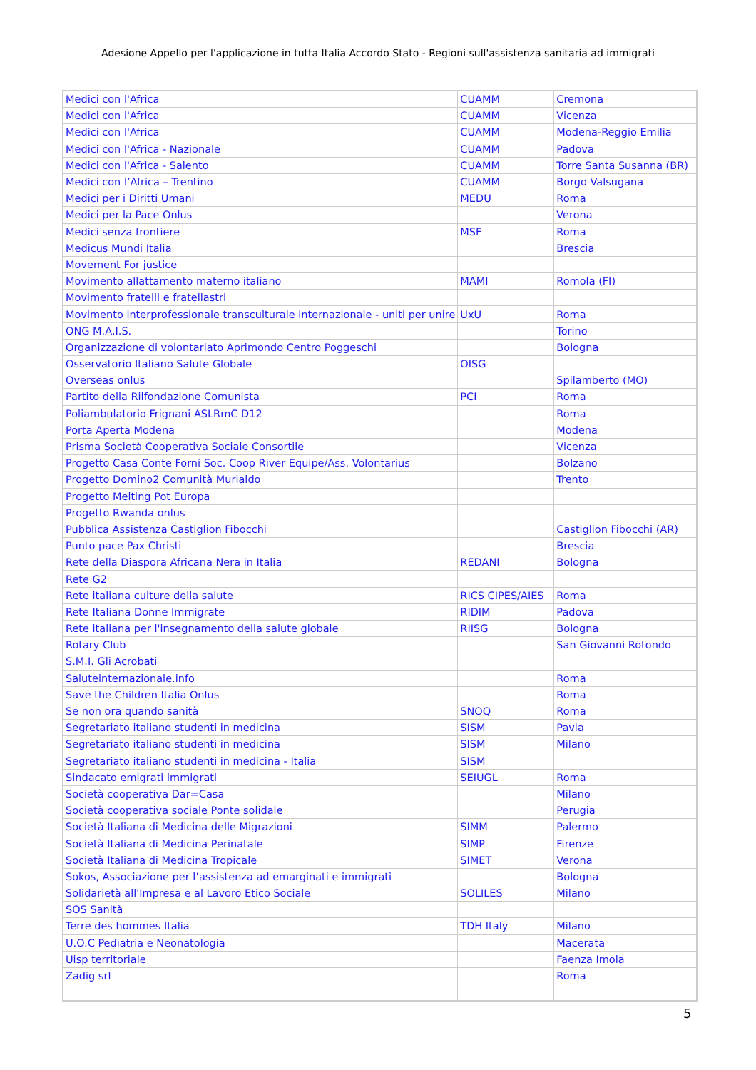Adesione Appello per l'applicazione in tutta Italia Accordo Stato - Regioni sull'assistenza sanitaria ad immigrati
| Medici con l'Africa | CUAMM | Cremona |
| Medici con l'Africa | CUAMM | Vicenza |
| Medici con l'Africa | CUAMM | Modena-Reggio Emilia |
| Medici con l'Africa - Nazionale | CUAMM | Padova |
| Medici con l'Africa - Salento | CUAMM | Torre Santa Susanna (BR) |
| Medici con l’Africa – Trentino | CUAMM | Borgo Valsugana |
| Medici per i Diritti Umani | MEDU | Roma |
| Medici per la Pace Onlus | | Verona |
| Medici senza frontiere | MSF | Roma |
| Medicus Mundi Italia | | Brescia |
| Movement For justice | | |
| Movimento allattamento materno italiano | MAMI | Romola (FI) |
| Movimento fratelli e fratellastri | | |
| Movimento interprofessionale transculturale internazionale - uniti per unire | UxU | Roma |
| ONG M.A.I.S. | | Torino |
| Organizzazione di volontariato Aprimondo Centro Poggeschi | | Bologna |
| Osservatorio Italiano Salute Globale | OISG | |
| Overseas onlus | | Spilamberto (MO) |
| Partito della Rilfondazione Comunista | PCI | Roma |
| Poliambulatorio Frignani ASLRmC D12 | | Roma |
| Porta Aperta Modena | | Modena |
| Prisma Società Cooperativa Sociale Consortile | | Vicenza |
| Progetto Casa Conte Forni Soc. Coop River Equipe/Ass. Volontarius | | Bolzano |
| Progetto Domino2 Comunità Murialdo | | Trento |
| Progetto Melting Pot Europa | | |
| Progetto Rwanda onlus | | |
| Pubblica Assistenza Castiglion Fibocchi | | Castiglion Fibocchi (AR) |
| Punto pace Pax Christi | | Brescia |
| Rete della Diaspora Africana Nera in Italia | REDANI | Bologna |
| Rete G2 | | |
| Rete italiana culture della salute | RICS CIPES/AIES | Roma |
| Rete Italiana Donne Immigrate | RIDIM | Padova |
| Rete italiana per l'insegnamento della salute globale | RIISG | Bologna |
| Rotary Club | | San Giovanni Rotondo |
| S.M.I. Gli Acrobati | | |
| Saluteinternazionale.info | | Roma |
| Save the Children Italia Onlus | | Roma |
| Se non ora quando sanità | SNOQ | Roma |
| Segretariato italiano studenti in medicina | SISM | Pavia |
| Segretariato italiano studenti in medicina | SISM | Milano |
| Segretariato italiano studenti in medicina - Italia | SISM | |
| Sindacato emigrati immigrati | SEIUGL | Roma |
| Società cooperativa Dar=Casa | | Milano |
| Società cooperativa sociale Ponte solidale | | Perugia |
| Società Italiana di Medicina delle Migrazioni | SIMM | Palermo |
| Società Italiana di Medicina Perinatale | SIMP | Firenze |
| Società Italiana di Medicina Tropicale | SIMET | Verona |
| Sokos, Associazione per l’assistenza ad emarginati e immigrati | | Bologna |
| Solidarietà all'Impresa e al Lavoro Etico Sociale | SOLILES | Milano |
| SOS Sanità | | |
| Terre des hommes Italia | TDH Italy | Milano |
| U.O.C Pediatria e Neonatologia | | Macerata |
| Uisp territoriale | | Faenza Imola |
| Zadig srl | | Roma |
5